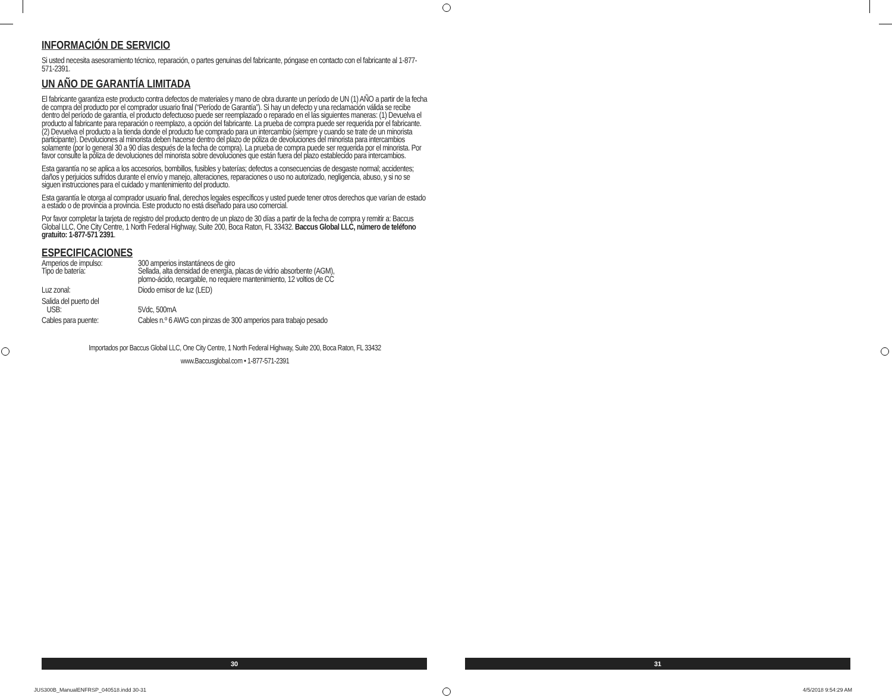INFORMACIÓN DE SERVICIO
Si usted necesita asesoramiento técnico, reparación, o partes genuinas del fabricante, póngase en contacto con el fabricante al 1-877-571-2391.
UN AÑO DE GARANTÍA LIMITADA
El fabricante garantiza este producto contra defectos de materiales y mano de obra durante un período de UN (1) AÑO a partir de la fecha de compra del producto por el comprador usuario final (“Período de Garantía”). Si hay un defecto y una reclamación válida se recibe dentro del período de garantía, el producto defectuoso puede ser reemplazado o reparado en el las siguientes maneras: (1) Devuelva el producto al fabricante para reparación o reemplazo, a opción del fabricante. La prueba de compra puede ser requerida por el fabricante. (2) Devuelva el producto a la tienda donde el producto fue comprado para un intercambio (siempre y cuando se trate de un minorista participante). Devoluciones al minorista deben hacerse dentro del plazo de póliza de devoluciones del minorista para intercambios solamente (por lo general 30 a 90 días después de la fecha de compra). La prueba de compra puede ser requerida por el minorista. Por favor consulte la póliza de devoluciones del minorista sobre devoluciones que están fuera del plazo establecido para intercambios.
Esta garantía no se aplica a los accesorios, bombillos, fusibles y baterías; defectos a consecuencias de desgaste normal; accidentes; daños y perjuicios sufridos durante el envío y manejo, alteraciones, reparaciones o uso no autorizado, negligencia, abuso, y si no se siguen instrucciones para el cuidado y mantenimiento del producto.
Esta garantía le otorga al comprador usuario final, derechos legales específicos y usted puede tener otros derechos que varían de estado a estado o de provincia a provincia. Este producto no está diseñado para uso comercial.
Por favor completar la tarjeta de registro del producto dentro de un plazo de 30 días a partir de la fecha de compra y remitir a: Baccus Global LLC, One City Centre, 1 North Federal Highway, Suite 200, Boca Raton, FL 33432. Baccus Global LLC, número de teléfono gratuito: 1-877-571 2391.
ESPECIFICACIONES
| Amperios de impulso: | 300 amperios instantáneos de giro |
| Tipo de batería: | Sellada, alta densidad de energía, placas de vidrio absorbente (AGM), plomo-ácido, recargable, no requiere mantenimiento, 12 voltios de CC |
| Luz zonal: | Diodo emisor de luz (LED) |
| Salida del puerto del USB: | 5Vdc, 500mA |
| Cables para puente: | Cables n.º 6 AWG con pinzas de 300 amperios para trabajo pesado |
Importados por Baccus Global LLC, One City Centre, 1 North Federal Highway, Suite 200, Boca Raton, FL 33432
www.Baccusglobal.com • 1-877-571-2391
30 31
JUS300B_ManualENFRSP_040518.indd 30-31
4/5/2018 9:54:29 AM